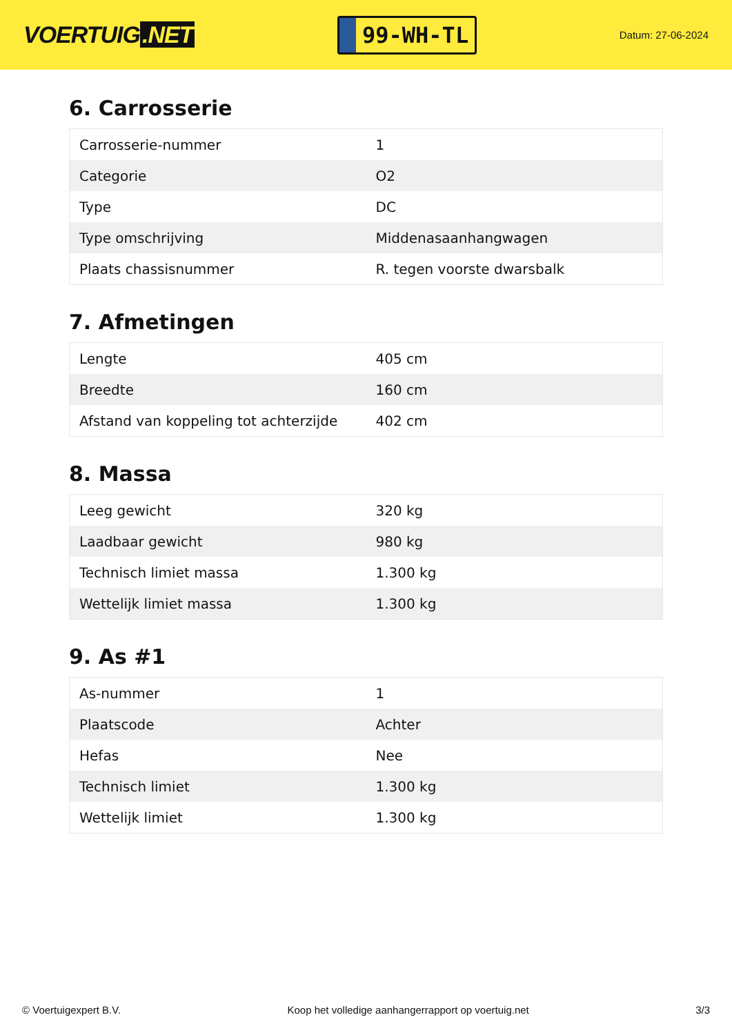VOERTUIG.NET
99-WH-TL
Datum: 27-06-2024
6. Carrosserie
| Carrosserie-nummer | 1 |
| Categorie | O2 |
| Type | DC |
| Type omschrijving | Middenasaanhangwagen |
| Plaats chassisnummer | R. tegen voorste dwarsbalk |
7. Afmetingen
| Lengte | 405 cm |
| Breedte | 160 cm |
| Afstand van koppeling tot achterzijde | 402 cm |
8. Massa
| Leeg gewicht | 320 kg |
| Laadbaar gewicht | 980 kg |
| Technisch limiet massa | 1.300 kg |
| Wettelijk limiet massa | 1.300 kg |
9. As #1
| As-nummer | 1 |
| Plaatscode | Achter |
| Hefas | Nee |
| Technisch limiet | 1.300 kg |
| Wettelijk limiet | 1.300 kg |
© Voertuigexpert B.V. Koop het volledige aanhangerrapport op voertuig.net 3/3